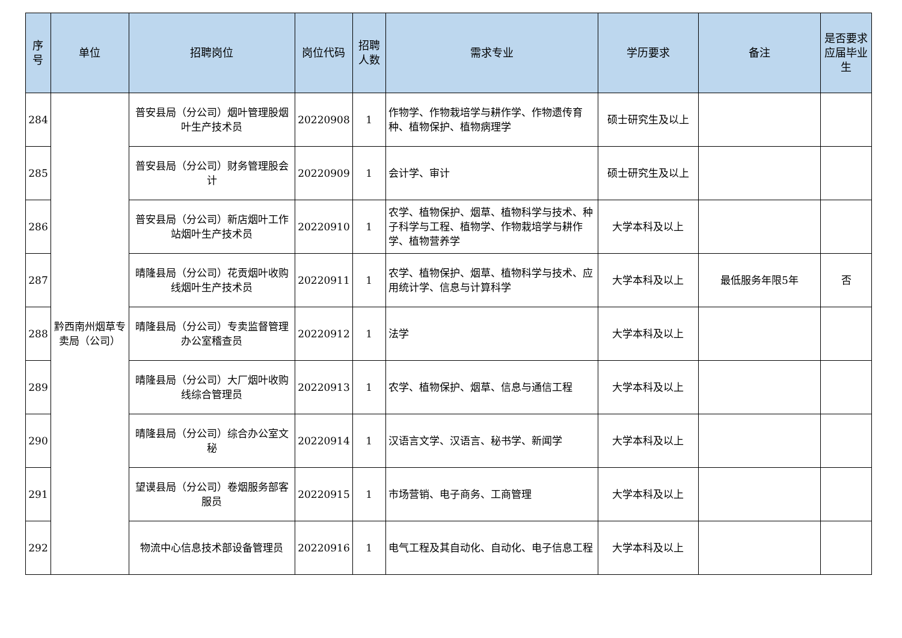| 序号 | 单位 | 招聘岗位 | 岗位代码 | 招聘人数 | 需求专业 | 学历要求 | 备注 | 是否要求应届毕业生 |
| --- | --- | --- | --- | --- | --- | --- | --- | --- |
| 284 | 黔西南州烟草专卖局（公司） | 普安县局（分公司）烟叶管理股烟叶生产技术员 | 20220908 | 1 | 作物学、作物栽培学与耕作学、作物遗传育种、植物保护、植物病理学 | 硕士研究生及以上 | | |
| 285 | | 普安县局（分公司）财务管理股会计 | 20220909 | 1 | 会计学、审计 | 硕士研究生及以上 | | |
| 286 | | 普安县局（分公司）新店烟叶工作站烟叶生产技术员 | 20220910 | 1 | 农学、植物保护、烟草、植物科学与技术、种子科学与工程、植物学、作物栽培学与耕作学、植物营养学 | 大学本科及以上 | | |
| 287 | | 晴隆县局（分公司）花贡烟叶收购线烟叶生产技术员 | 20220911 | 1 | 农学、植物保护、烟草、植物科学与技术、应用统计学、信息与计算科学 | 大学本科及以上 | 最低服务年限5年 | 否 |
| 288 | | 晴隆县局（分公司）专卖监督管理办公室稽查员 | 20220912 | 1 | 法学 | 大学本科及以上 | | |
| 289 | | 晴隆县局（分公司）大厂烟叶收购线综合管理员 | 20220913 | 1 | 农学、植物保护、烟草、信息与通信工程 | 大学本科及以上 | | |
| 290 | | 晴隆县局（分公司）综合办公室文秘 | 20220914 | 1 | 汉语言文学、汉语言、秘书学、新闻学 | 大学本科及以上 | | |
| 291 | | 望谟县局（分公司）卷烟服务部客服员 | 20220915 | 1 | 市场营销、电子商务、工商管理 | 大学本科及以上 | | |
| 292 | | 物流中心信息技术部设备管理员 | 20220916 | 1 | 电气工程及其自动化、自动化、电子信息工程 | 大学本科及以上 | | |